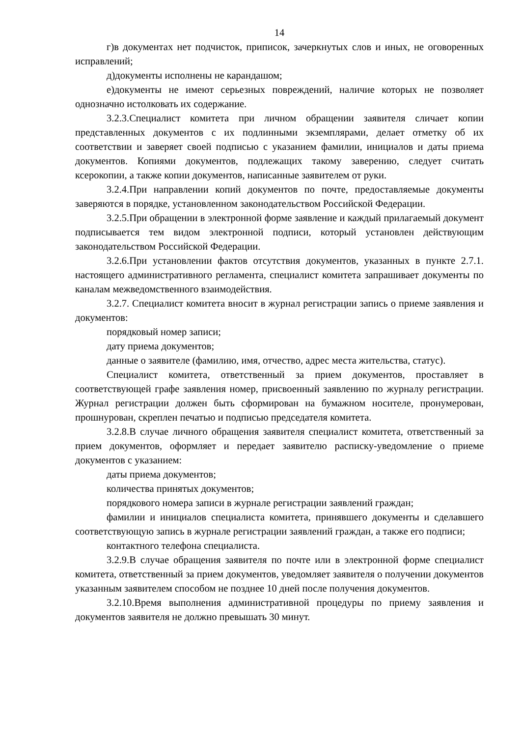14
г)в документах нет подчисток, приписок, зачеркнутых слов и иных, не оговоренных исправлений;
д)документы исполнены не карандашом;
е)документы не имеют серьезных повреждений, наличие которых не позволяет однозначно истолковать их содержание.
3.2.3.Специалист комитета при личном обращении заявителя сличает копии представленных документов с их подлинными экземплярами, делает отметку об их соответствии и заверяет своей подписью с указанием фамилии, инициалов и даты приема документов. Копиями документов, подлежащих такому заверению, следует считать ксерокопии, а также копии документов, написанные заявителем от руки.
3.2.4.При направлении копий документов по почте, предоставляемые документы заверяются в порядке, установленном законодательством Российской Федерации.
3.2.5.При обращении в электронной форме заявление и каждый прилагаемый документ подписывается тем видом электронной подписи, который установлен действующим законодательством Российской Федерации.
3.2.6.При установлении фактов отсутствия документов, указанных в пункте 2.7.1. настоящего административного регламента, специалист комитета запрашивает документы по каналам межведомственного взаимодействия.
3.2.7. Специалист комитета вносит в журнал регистрации запись о приеме заявления и документов:
порядковый номер записи;
дату приема документов;
данные о заявителе (фамилию, имя, отчество, адрес места жительства, статус).
Специалист комитета, ответственный за прием документов, проставляет в соответствующей графе заявления номер, присвоенный заявлению по журналу регистрации. Журнал регистрации должен быть сформирован на бумажном носителе, пронумерован, прошнурован, скреплен печатью и подписью председателя комитета.
3.2.8.В случае личного обращения заявителя специалист комитета, ответственный за прием документов, оформляет и передает заявителю расписку-уведомление о приеме документов с указанием:
даты приема документов;
количества принятых документов;
порядкового номера записи в журнале регистрации заявлений граждан;
фамилии и инициалов специалиста комитета, принявшего документы и сделавшего соответствующую запись в журнале регистрации заявлений граждан, а также его подписи;
контактного телефона специалиста.
3.2.9.В случае обращения заявителя по почте или в электронной форме специалист комитета, ответственный за прием документов, уведомляет заявителя о получении документов указанным заявителем способом не позднее 10 дней после получения документов.
3.2.10.Время выполнения административной процедуры по приему заявления и документов заявителя не должно превышать 30 минут.